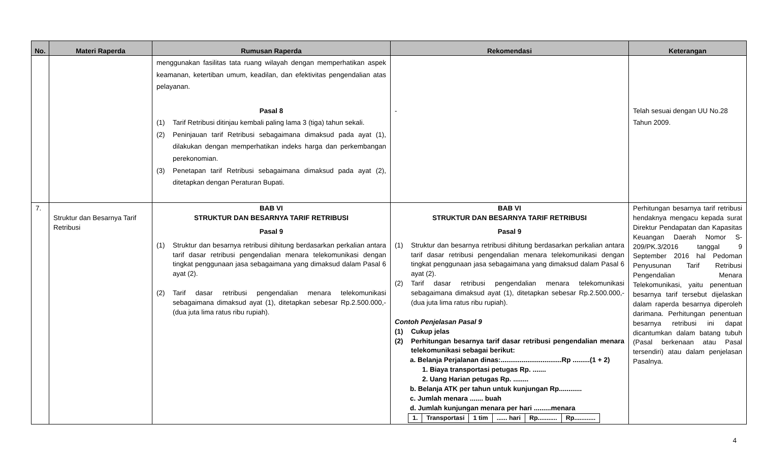| No. | Materi Raperda | Rumusan Raperda | Rekomendasi | Keterangan |
| --- | --- | --- | --- | --- |
| | | menggunakan fasilitas tata ruang wilayah dengan memperhatikan aspek keamanan, ketertiban umum, keadilan, dan efektivitas pengendalian atas pelayanan. Pasal 8 (1) Tarif Retribusi ditinjau kembali paling lama 3 (tiga) tahun sekali. (2) Peninjauan tarif Retribusi sebagaimana dimaksud pada ayat (1), dilakukan dengan memperhatikan indeks harga dan perkembangan perekonomian. (3) Penetapan tarif Retribusi sebagaimana dimaksud pada ayat (2), ditetapkan dengan Peraturan Bupati. | - | Telah sesuai dengan UU No.28 Tahun 2009. |
| 7. | Struktur dan Besarnya Tarif Retribusi | BAB VI STRUKTUR DAN BESARNYA TARIF RETRIBUSI Pasal 9 (1) Struktur dan besarnya retribusi dihitung berdasarkan perkalian antara tarif dasar retribusi pengendalian menara telekomunikasi dengan tingkat penggunaan jasa sebagaimana yang dimaksud dalam Pasal 6 ayat (2). (2) Tarif dasar retribusi pengendalian menara telekomunikasi sebagaimana dimaksud ayat (1), ditetapkan sebesar Rp.2.500.000,- (dua juta lima ratus ribu rupiah). | BAB VI STRUKTUR DAN BESARNYA TARIF RETRIBUSI Pasal 9 (1) Struktur dan besarnya retribusi dihitung berdasarkan perkalian antara tarif dasar retribusi pengendalian menara telekomunikasi dengan tingkat penggunaan jasa sebagaimana yang dimaksud dalam Pasal 6 ayat (2). (2) Tarif dasar retribusi pengendalian menara telekomunikasi sebagaimana dimaksud ayat (1), ditetapkan sebesar Rp.2.500.000,- (dua juta lima ratus ribu rupiah). Contoh Penjelasan Pasal 9 (1) Cukup jelas (2) Perhitungan besarnya tarif dasar retribusi pengendalian menara telekomunikasi sebagai berikut: a. Belanja Perjalanan dinas:................................Rp .........(1 + 2) 1. Biaya transportasi petugas Rp. ....... 2. Uang Harian petugas Rp. ........ b. Belanja ATK per tahun untuk kunjungan Rp............ c. Jumlah menara ....... buah d. Jumlah kunjungan menara per hari .........menara / 1. / Transportasi / 1 tim / ...... hari / Rp........... / Rp............ / | Perhitungan besarnya tarif retribusi hendaknya mengacu kepada surat Direktur Pendapatan dan Kapasitas Keuangan Daerah Nomor S-209/PK.3/2016 tanggal 9 September 2016 hal Pedoman Penyusunan Tarif Retribusi Pengendalian Menara Telekomunikasi, yaitu penentuan besarnya tarif tersebut dijelaskan dalam raperda besarnya diperoleh darimana. Perhitungan penentuan besarnya retribusi ini dapat dicantumkan dalam batang tubuh (Pasal berkenaan atau Pasal tersendiri) atau dalam penjelasan Pasalnya. |
4